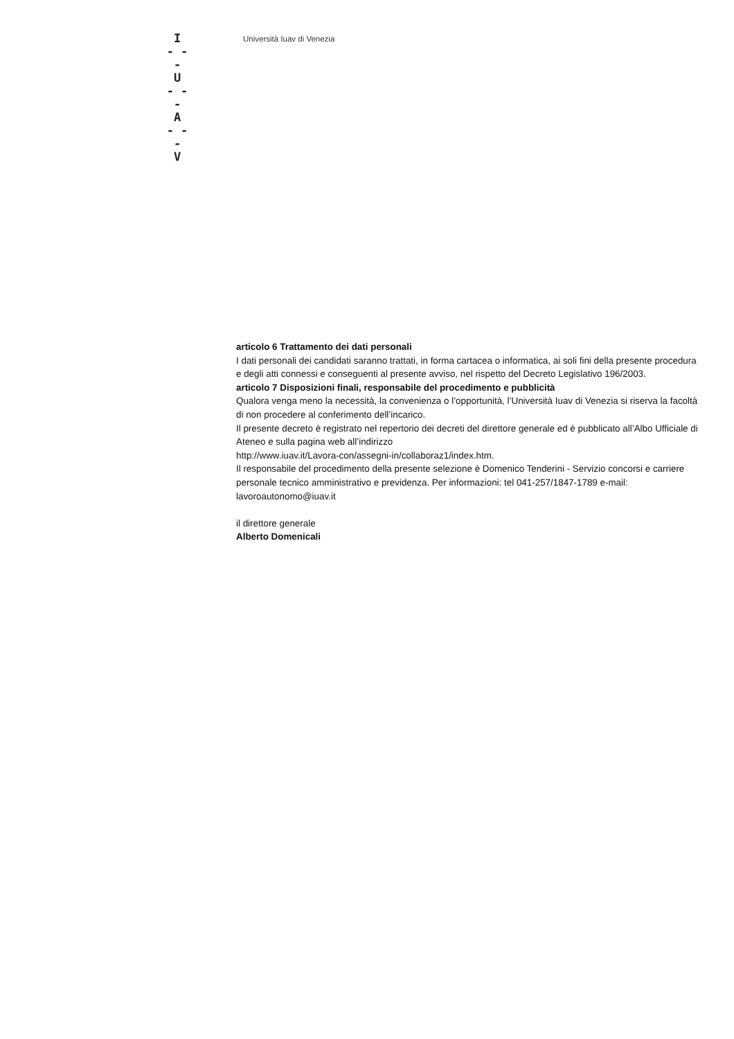I
- - -
U
- - -
A
- - -
V
Università Iuav di Venezia
articolo 6 Trattamento dei dati personali
I dati personali dei candidati saranno trattati, in forma cartacea o informatica, ai soli fini della presente procedura e degli atti connessi e conseguenti al presente avviso, nel rispetto del Decreto Legislativo 196/2003.
articolo 7 Disposizioni finali, responsabile del procedimento e pubblicità
Qualora venga meno la necessità, la convenienza o l’opportunità, l’Università Iuav di Venezia si riserva la facoltà di non procedere al conferimento dell’incarico.
Il presente decreto è registrato nel repertorio dei decreti del direttore generale ed è pubblicato all’Albo Ufficiale di Ateneo e sulla pagina web all’indirizzo
http://www.iuav.it/Lavora-con/assegni-in/collaboraz1/index.htm.
Il responsabile del procedimento della presente selezione è Domenico Tenderini - Servizio concorsi e carriere personale tecnico amministrativo e previdenza. Per informazioni: tel 041-257/1847-1789 e-mail: lavoroautonomo@iuav.it
il direttore generale
Alberto Domenicali